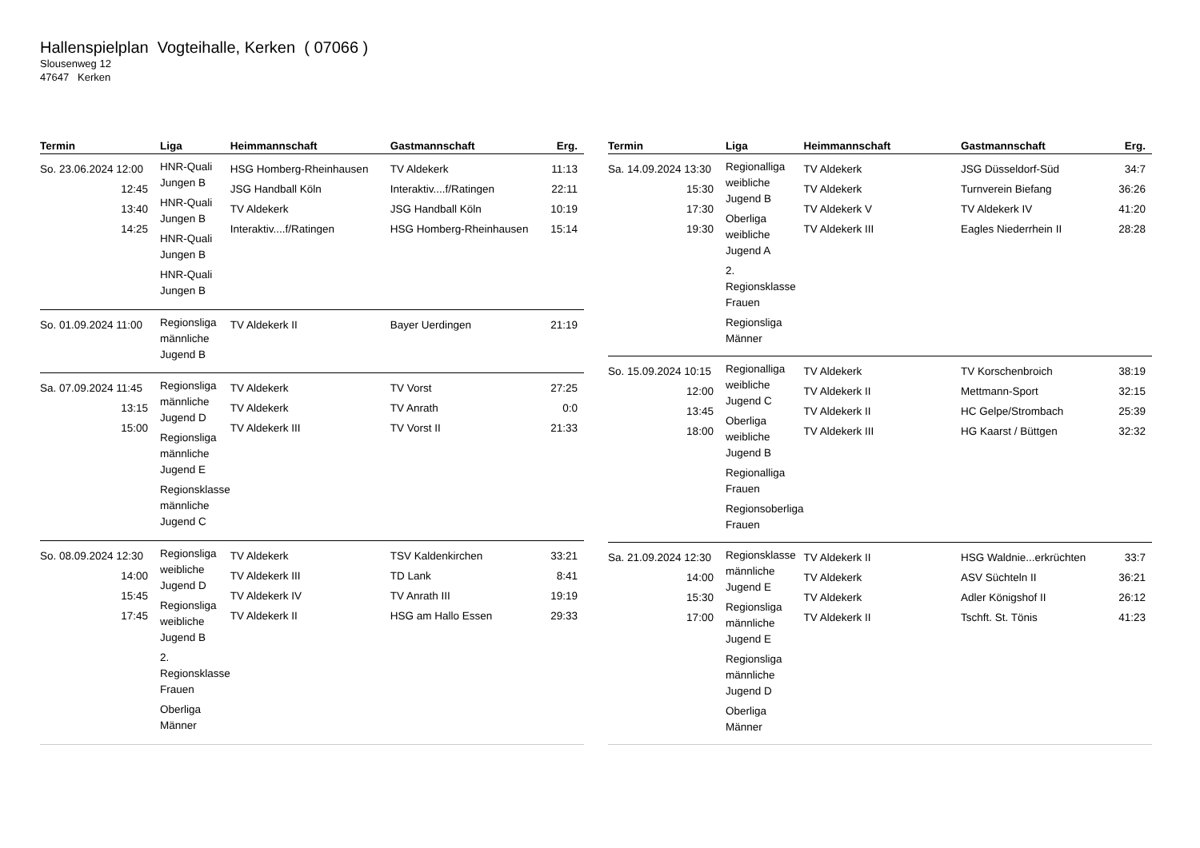Hallenspielplan Vogteihalle, Kerken ( 07066 )
Slousenweg 12
47647 Kerken
| Termin | Liga | Heimmannschaft | Gastmannschaft | Erg. |
| --- | --- | --- | --- | --- |
| So. 23.06.2024 12:00 12:45 13:40 14:25 | HNR-Quali Jungen B HNR-Quali Jungen B HNR-Quali Jungen B HNR-Quali Jungen B | HSG Homberg-Rheinhausen JSG Handball Köln TV Aldekerk Interaktiv....f/Ratingen | TV Aldekerk Interaktiv....f/Ratingen JSG Handball Köln HSG Homberg-Rheinhausen | 11:13 22:11 10:19 15:14 |
| So. 01.09.2024 11:00 | Regionsliga männliche Jugend B | TV Aldekerk II | Bayer Uerdingen | 21:19 |
| Sa. 07.09.2024 11:45 13:15 15:00 | Regionsliga männliche Jugend D Regionsliga männliche Jugend E Regionsklasse männliche Jugend C | TV Aldekerk TV Aldekerk TV Aldekerk III | TV Vorst TV Anrath TV Vorst II | 27:25 0:0 21:33 |
| So. 08.09.2024 12:30 14:00 15:45 17:45 | Regionsliga weibliche Jugend D Regionsliga weibliche Jugend B 2. Regionsklasse Frauen Oberliga Männer | TV Aldekerk TV Aldekerk III TV Aldekerk IV TV Aldekerk II | TSV Kaldenkirchen TD Lank TV Anrath III HSG am Hallo Essen | 33:21 8:41 19:19 29:33 |
| Termin | Liga | Heimmannschaft | Gastmannschaft | Erg. |
| --- | --- | --- | --- | --- |
| Sa. 14.09.2024 13:30 15:30 17:30 19:30 | Regionalliga weibliche Jugend B Oberliga weibliche Jugend A 2. Regionsklasse Frauen Regionsliga Männer | TV Aldekerk TV Aldekerk TV Aldekerk V TV Aldekerk III | JSG Düsseldorf-Süd Turnverein Biefang TV Aldekerk IV Eagles Niederrhein II | 34:7 36:26 41:20 28:28 |
| So. 15.09.2024 10:15 12:00 13:45 18:00 | Regionalliga weibliche Jugend C Oberliga weibliche Jugend B Regionalliga Frauen Regionsoberliga Frauen | TV Aldekerk TV Aldekerk II TV Aldekerk II TV Aldekerk III | TV Korschenbroich Mettmann-Sport HC Gelpe/Strombach HG Kaarst / Büttgen | 38:19 32:15 25:39 32:32 |
| Sa. 21.09.2024 12:30 14:00 15:30 17:00 | Regionsklasse männliche Jugend E Regionsliga männliche Jugend E Regionsliga männliche Jugend D Oberliga Männer | TV Aldekerk II TV Aldekerk TV Aldekerk TV Aldekerk II | HSG Waldnie...erkrüchten ASV Süchteln II Adler Königshof II Tschft. St. Tönis | 33:7 36:21 26:12 41:23 |